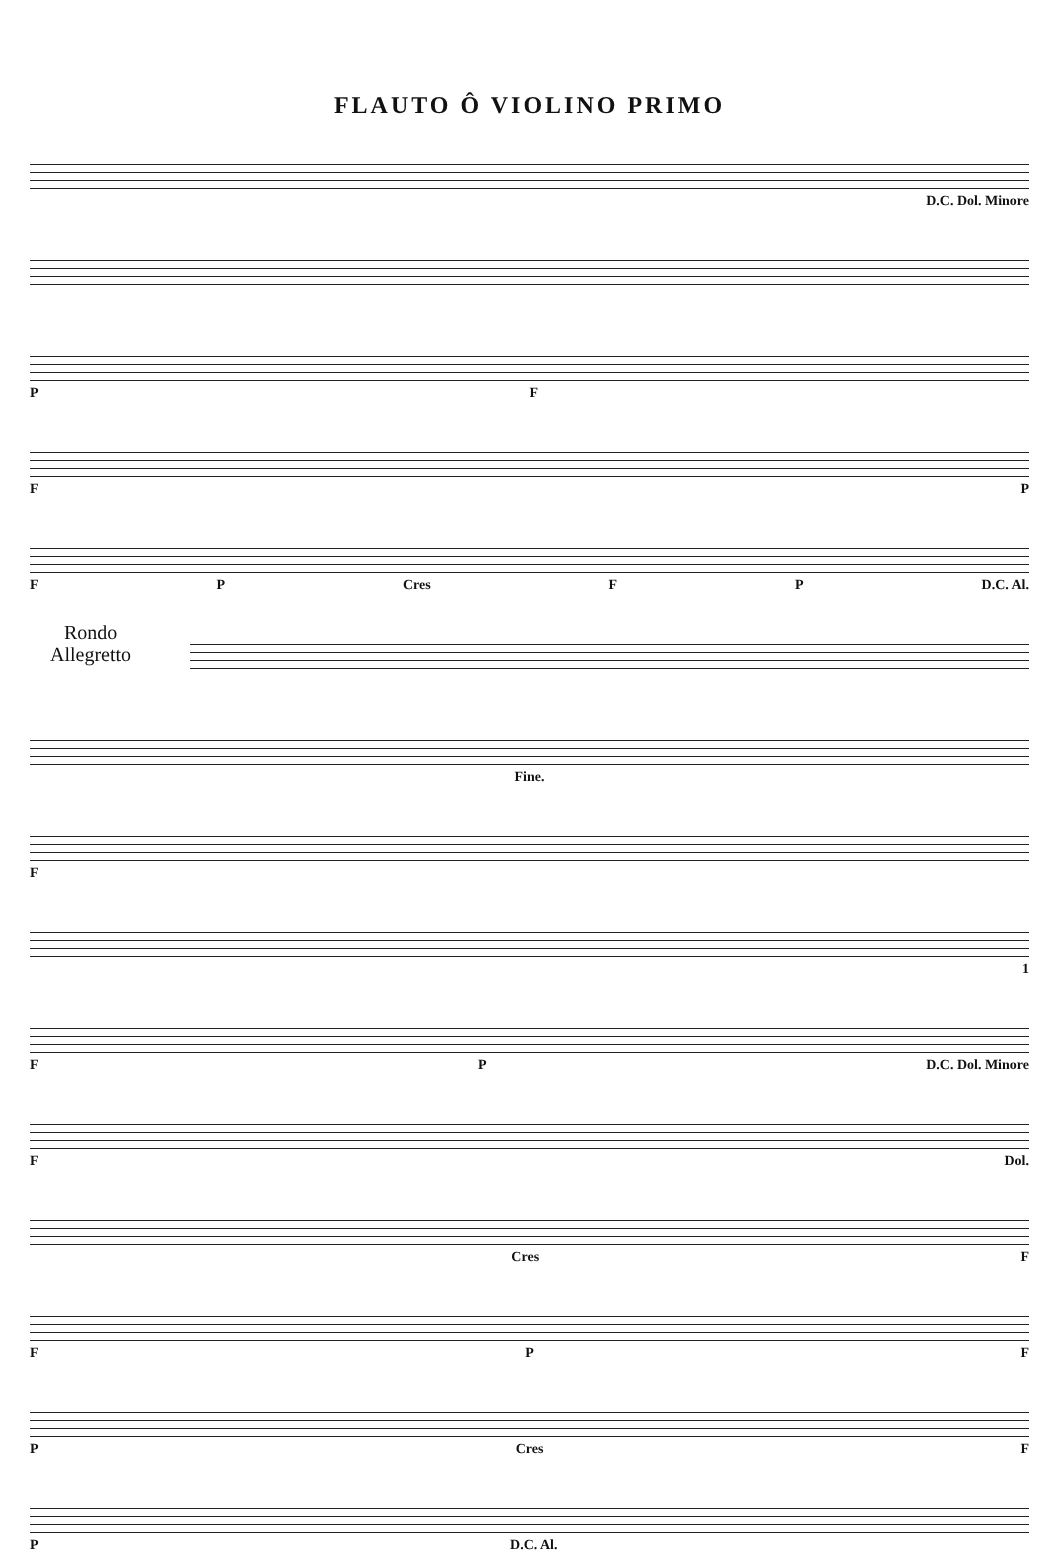FLAUTO Ô VIOLINO PRIMO
D.C. Dol. Minore
P F
F P
F P Cres F P D.C. Al.
Rondo
Allegretto
Fine.
F
1
F P D.C. Dol. Minore
F Dol.
Cres F
F P F
P Cres F
P D.C. Al.